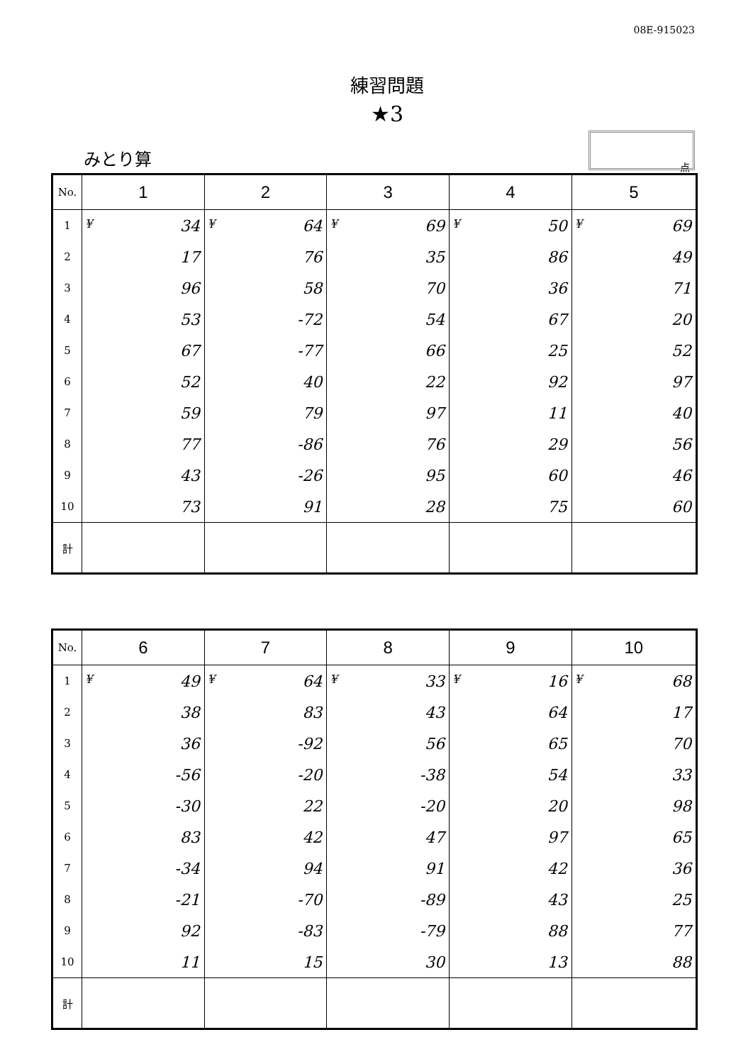08E-915023
練習問題
★3
みとり算
点
| No. | 1 | 2 | 3 | 4 | 5 |
| --- | --- | --- | --- | --- | --- |
| 1 | ¥ 34 | ¥ 64 | ¥ 69 | ¥ 50 | ¥ 69 |
| 2 | 17 | 76 | 35 | 86 | 49 |
| 3 | 96 | 58 | 70 | 36 | 71 |
| 4 | 53 | -72 | 54 | 67 | 20 |
| 5 | 67 | -77 | 66 | 25 | 52 |
| 6 | 52 | 40 | 22 | 92 | 97 |
| 7 | 59 | 79 | 97 | 11 | 40 |
| 8 | 77 | -86 | 76 | 29 | 56 |
| 9 | 43 | -26 | 95 | 60 | 46 |
| 10 | 73 | 91 | 28 | 75 | 60 |
| 計 | | | | | |
| No. | 6 | 7 | 8 | 9 | 10 |
| --- | --- | --- | --- | --- | --- |
| 1 | ¥ 49 | ¥ 64 | ¥ 33 | ¥ 16 | ¥ 68 |
| 2 | 38 | 83 | 43 | 64 | 17 |
| 3 | 36 | -92 | 56 | 65 | 70 |
| 4 | -56 | -20 | -38 | 54 | 33 |
| 5 | -30 | 22 | -20 | 20 | 98 |
| 6 | 83 | 42 | 47 | 97 | 65 |
| 7 | -34 | 94 | 91 | 42 | 36 |
| 8 | -21 | -70 | -89 | 43 | 25 |
| 9 | 92 | -83 | -79 | 88 | 77 |
| 10 | 11 | 15 | 30 | 13 | 88 |
| 計 | | | | | |